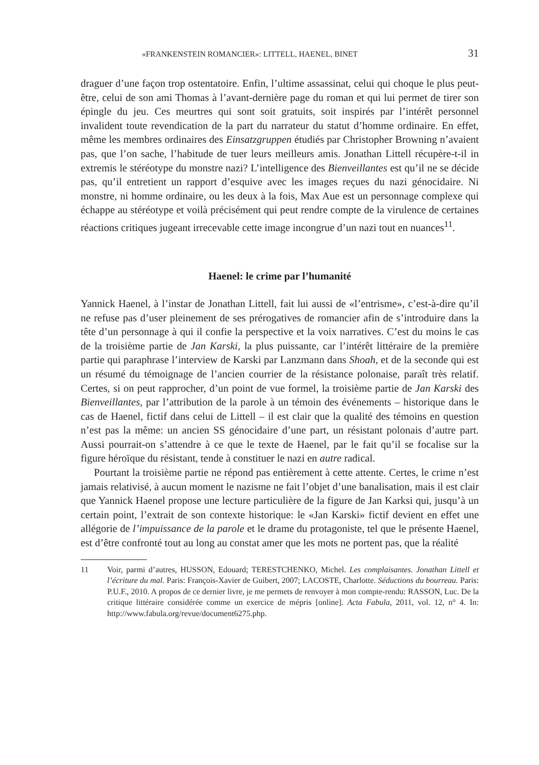«FRANKENSTEIN ROMANCIER»: LITTELL, HAENEL, BINET 31
draguer d’une façon trop ostentatoire. Enfin, l’ultime assassinat, celui qui choque le plus peut-être, celui de son ami Thomas à l’avant-dernière page du roman et qui lui permet de tirer son épingle du jeu. Ces meurtres qui sont soit gratuits, soit inspirés par l’intérêt personnel invalident toute revendication de la part du narrateur du statut d’homme ordinaire. En effet, même les membres ordinaires des Einsatzgruppen étudiés par Christopher Browning n’avaient pas, que l’on sache, l’habitude de tuer leurs meilleurs amis. Jonathan Littell récupère-t-il in extremis le stéréotype du monstre nazi? L’intelligence des Bienveillantes est qu’il ne se décide pas, qu’il entretient un rapport d’esquive avec les images reçues du nazi génocidaire. Ni monstre, ni homme ordinaire, ou les deux à la fois, Max Aue est un personnage complexe qui échappe au stéréotype et voilà précisément qui peut rendre compte de la virulence de certaines réactions critiques jugeant irrecevable cette image incongrue d’un nazi tout en nuances<sup>11</sup>.
Haenel: le crime par l’humanité
Yannick Haenel, à l’instar de Jonathan Littell, fait lui aussi de «l’entrisme», c’est-à-dire qu’il ne refuse pas d’user pleinement de ses prérogatives de romancier afin de s’introduire dans la tête d’un personnage à qui il confie la perspective et la voix narratives. C’est du moins le cas de la troisième partie de Jan Karski, la plus puissante, car l’intérêt littéraire de la première partie qui paraphrase l’interview de Karski par Lanzmann dans Shoah, et de la seconde qui est un résumé du témoignage de l’ancien courrier de la résistance polonaise, paraît très relatif. Certes, si on peut rapprocher, d’un point de vue formel, la troisième partie de Jan Karski des Bienveillantes, par l’attribution de la parole à un témoin des événements – historique dans le cas de Haenel, fictif dans celui de Littell – il est clair que la qualité des témoins en question n’est pas la même: un ancien SS génocidaire d’une part, un résistant polonais d’autre part. Aussi pourrait-on s’attendre à ce que le texte de Haenel, par le fait qu’il se focalise sur la figure héroïque du résistant, tende à constituer le nazi en autre radical.
Pourtant la troisième partie ne répond pas entièrement à cette attente. Certes, le crime n’est jamais relativisé, à aucun moment le nazisme ne fait l’objet d’une banalisation, mais il est clair que Yannick Haenel propose une lecture particulière de la figure de Jan Karksi qui, jusqu’à un certain point, l’extrait de son contexte historique: le «Jan Karski» fictif devient en effet une allégorie de l’impuissance de la parole et le drame du protagoniste, tel que le présente Haenel, est d’être confronté tout au long au constat amer que les mots ne portent pas, que la réalité
11 Voir, parmi d’autres, HUSSON, Edouard; TERESTCHENKO, Michel. Les complaisantes. Jonathan Littell et l’écriture du mal. Paris: François-Xavier de Guibert, 2007; LACOSTE, Charlotte. Séductions du bourreau. Paris: P.U.F., 2010. A propos de ce dernier livre, je me permets de renvoyer à mon compte-rendu: RASSON, Luc. De la critique littéraire considérée comme un exercice de mépris [online]. Acta Fabula, 2011, vol. 12, n° 4. In: http://www.fabula.org/revue/document6275.php.